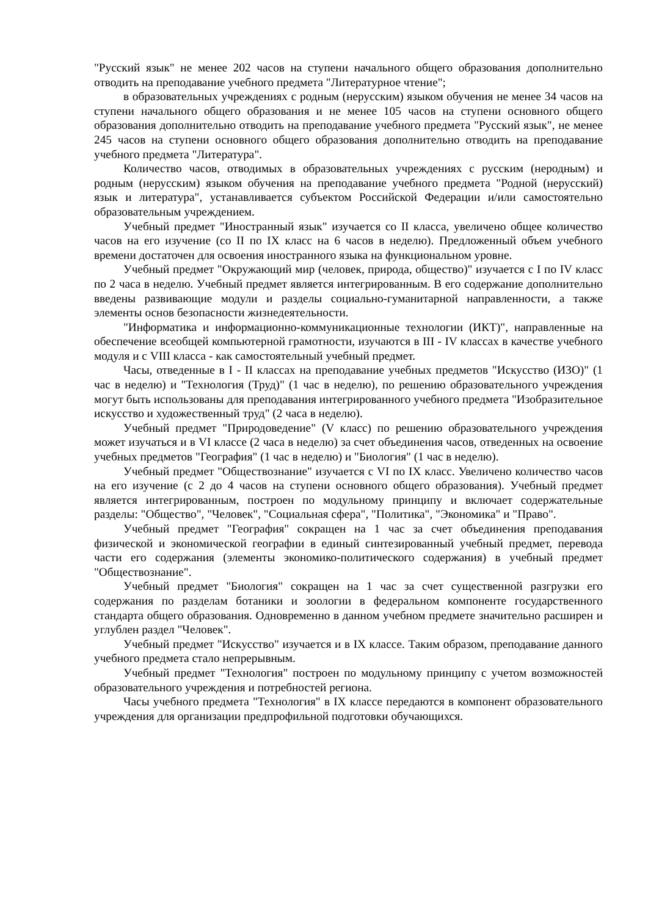"Русский язык" не менее 202 часов на ступени начального общего образования дополнительно отводить на преподавание учебного предмета "Литературное чтение";
в образовательных учреждениях с родным (нерусским) языком обучения не менее 34 часов на ступени начального общего образования и не менее 105 часов на ступени основного общего образования дополнительно отводить на преподавание учебного предмета "Русский язык", не менее 245 часов на ступени основного общего образования дополнительно отводить на преподавание учебного предмета "Литература".
Количество часов, отводимых в образовательных учреждениях с русским (неродным) и родным (нерусским) языком обучения на преподавание учебного предмета "Родной (нерусский) язык и литература", устанавливается субъектом Российской Федерации и/или самостоятельно образовательным учреждением.
Учебный предмет "Иностранный язык" изучается со II класса, увеличено общее количество часов на его изучение (со II по IX класс на 6 часов в неделю). Предложенный объем учебного времени достаточен для освоения иностранного языка на функциональном уровне.
Учебный предмет "Окружающий мир (человек, природа, общество)" изучается с I по IV класс по 2 часа в неделю. Учебный предмет является интегрированным. В его содержание дополнительно введены развивающие модули и разделы социально-гуманитарной направленности, а также элементы основ безопасности жизнедеятельности.
"Информатика и информационно-коммуникационные технологии (ИКТ)", направленные на обеспечение всеобщей компьютерной грамотности, изучаются в III - IV классах в качестве учебного модуля и с VIII класса - как самостоятельный учебный предмет.
Часы, отведенные в I - II классах на преподавание учебных предметов "Искусство (ИЗО)" (1 час в неделю) и "Технология (Труд)" (1 час в неделю), по решению образовательного учреждения могут быть использованы для преподавания интегрированного учебного предмета "Изобразительное искусство и художественный труд" (2 часа в неделю).
Учебный предмет "Природоведение" (V класс) по решению образовательного учреждения может изучаться и в VI классе (2 часа в неделю) за счет объединения часов, отведенных на освоение учебных предметов "География" (1 час в неделю) и "Биология" (1 час в неделю).
Учебный предмет "Обществознание" изучается с VI по IX класс. Увеличено количество часов на его изучение (с 2 до 4 часов на ступени основного общего образования). Учебный предмет является интегрированным, построен по модульному принципу и включает содержательные разделы: "Общество", "Человек", "Социальная сфера", "Политика", "Экономика" и "Право".
Учебный предмет "География" сокращен на 1 час за счет объединения преподавания физической и экономической географии в единый синтезированный учебный предмет, перевода части его содержания (элементы экономико-политического содержания) в учебный предмет "Обществознание".
Учебный предмет "Биология" сокращен на 1 час за счет существенной разгрузки его содержания по разделам ботаники и зоологии в федеральном компоненте государственного стандарта общего образования. Одновременно в данном учебном предмете значительно расширен и углублен раздел "Человек".
Учебный предмет "Искусство" изучается и в IX классе. Таким образом, преподавание данного учебного предмета стало непрерывным.
Учебный предмет "Технология" построен по модульному принципу с учетом возможностей образовательного учреждения и потребностей региона.
Часы учебного предмета "Технология" в IX классе передаются в компонент образовательного учреждения для организации предпрофильной подготовки обучающихся.